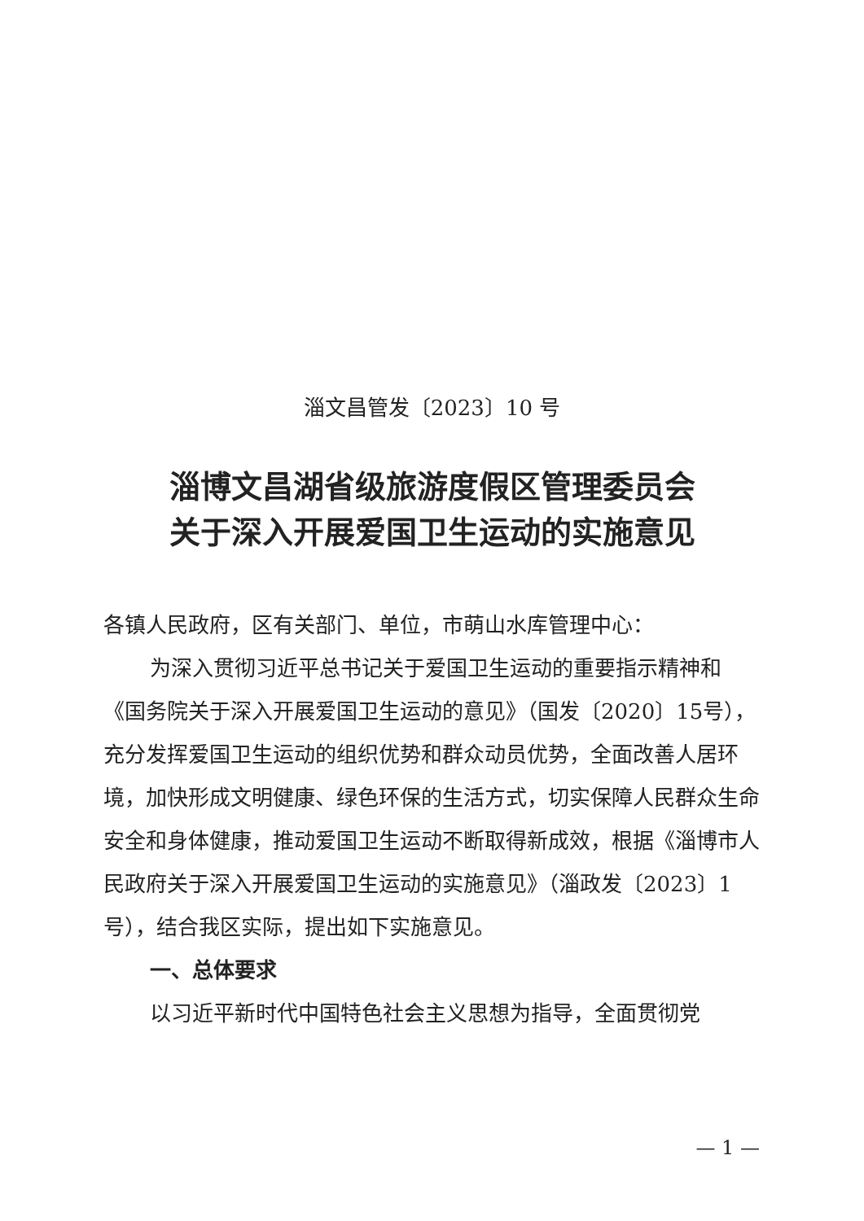淄文昌管发〔2023〕10 号
淄博文昌湖省级旅游度假区管理委员会
关于深入开展爱国卫生运动的实施意见
各镇人民政府，区有关部门、单位，市萌山水库管理中心：
为深入贯彻习近平总书记关于爱国卫生运动的重要指示精神和《国务院关于深入开展爱国卫生运动的意见》（国发〔2020〕15号），充分发挥爱国卫生运动的组织优势和群众动员优势，全面改善人居环境，加快形成文明健康、绿色环保的生活方式，切实保障人民群众生命安全和身体健康，推动爱国卫生运动不断取得新成效，根据《淄博市人民政府关于深入开展爱国卫生运动的实施意见》（淄政发〔2023〕1号），结合我区实际，提出如下实施意见。
一、总体要求
以习近平新时代中国特色社会主义思想为指导，全面贯彻党
— 1 —